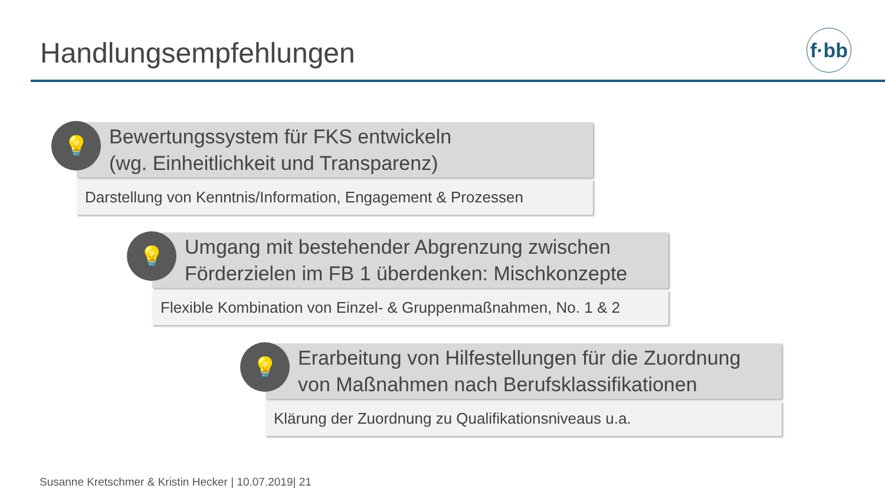Handlungsempfehlungen
f·bb
💡
Bewertungssystem für FKS entwickeln
(wg. Einheitlichkeit und Transparenz)
Darstellung von Kenntnis/Information, Engagement & Prozessen
💡
Umgang mit bestehender Abgrenzung zwischen Förderzielen im FB 1 überdenken: Mischkonzepte
Flexible Kombination von Einzel- & Gruppenmaßnahmen, No. 1 & 2
💡
Erarbeitung von Hilfestellungen für die Zuordnung von Maßnahmen nach Berufsklassifikationen
Klärung der Zuordnung zu Qualifikationsniveaus u.a.
Susanne Kretschmer & Kristin Hecker | 10.07.2019| 21